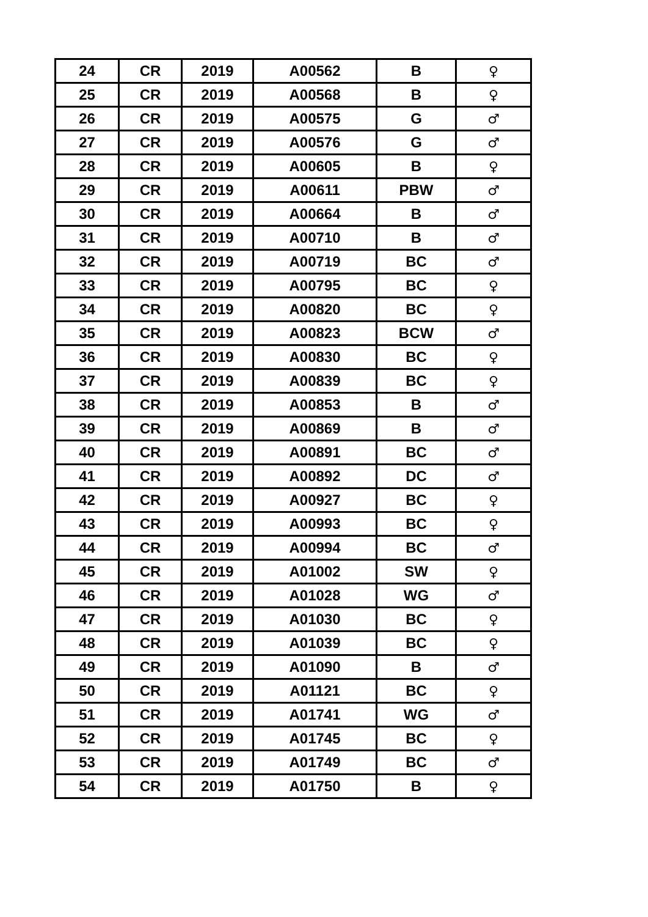| 24 | CR | 2019 | A00562 | B | ♀ |
| 25 | CR | 2019 | A00568 | B | ♀ |
| 26 | CR | 2019 | A00575 | G | ♂ |
| 27 | CR | 2019 | A00576 | G | ♂ |
| 28 | CR | 2019 | A00605 | B | ♀ |
| 29 | CR | 2019 | A00611 | PBW | ♂ |
| 30 | CR | 2019 | A00664 | B | ♂ |
| 31 | CR | 2019 | A00710 | B | ♂ |
| 32 | CR | 2019 | A00719 | BC | ♂ |
| 33 | CR | 2019 | A00795 | BC | ♀ |
| 34 | CR | 2019 | A00820 | BC | ♀ |
| 35 | CR | 2019 | A00823 | BCW | ♂ |
| 36 | CR | 2019 | A00830 | BC | ♀ |
| 37 | CR | 2019 | A00839 | BC | ♀ |
| 38 | CR | 2019 | A00853 | B | ♂ |
| 39 | CR | 2019 | A00869 | B | ♂ |
| 40 | CR | 2019 | A00891 | BC | ♂ |
| 41 | CR | 2019 | A00892 | DC | ♂ |
| 42 | CR | 2019 | A00927 | BC | ♀ |
| 43 | CR | 2019 | A00993 | BC | ♀ |
| 44 | CR | 2019 | A00994 | BC | ♂ |
| 45 | CR | 2019 | A01002 | SW | ♀ |
| 46 | CR | 2019 | A01028 | WG | ♂ |
| 47 | CR | 2019 | A01030 | BC | ♀ |
| 48 | CR | 2019 | A01039 | BC | ♀ |
| 49 | CR | 2019 | A01090 | B | ♂ |
| 50 | CR | 2019 | A01121 | BC | ♀ |
| 51 | CR | 2019 | A01741 | WG | ♂ |
| 52 | CR | 2019 | A01745 | BC | ♀ |
| 53 | CR | 2019 | A01749 | BC | ♂ |
| 54 | CR | 2019 | A01750 | B | ♀ |